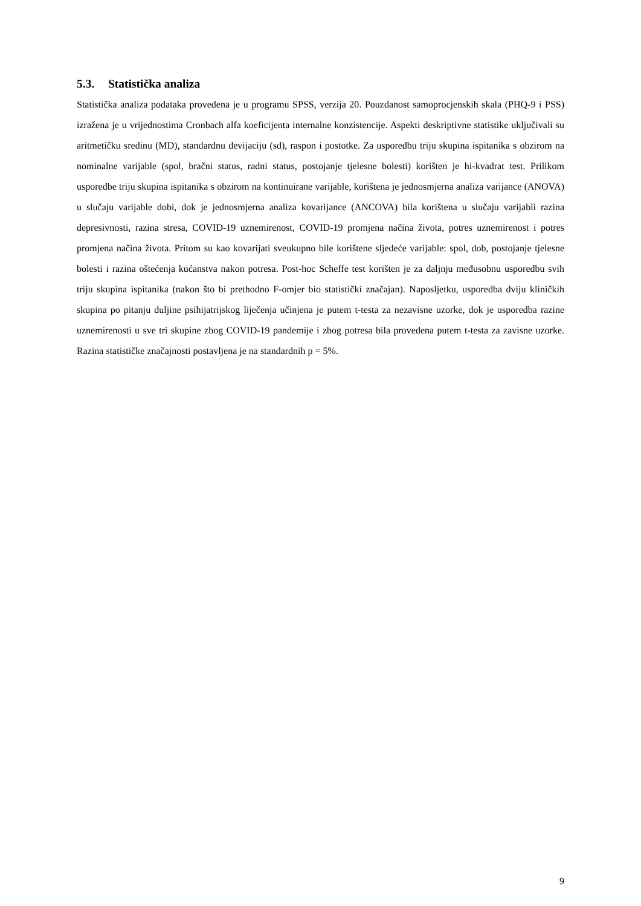5.3. Statistička analiza
Statistička analiza podataka provedena je u programu SPSS, verzija 20. Pouzdanost samoprocjenskih skala (PHQ-9 i PSS) izražena je u vrijednostima Cronbach alfa koeficijenta internalne konzistencije. Aspekti deskriptivne statistike uključivali su aritmetičku sredinu (MD), standardnu devijaciju (sd), raspon i postotke. Za usporedbu triju skupina ispitanika s obzirom na nominalne varijable (spol, bračni status, radni status, postojanje tjelesne bolesti) korišten je hi-kvadrat test. Prilikom usporedbe triju skupina ispitanika s obzirom na kontinuirane varijable, korištena je jednosmjerna analiza varijance (ANOVA) u slučaju varijable dobi, dok je jednosmjerna analiza kovarijance (ANCOVA) bila korištena u slučaju varijabli razina depresivnosti, razina stresa, COVID-19 uznemirenost, COVID-19 promjena načina života, potres uznemirenost i potres promjena načina života. Pritom su kao kovarijati sveukupno bile korištene sljedeće varijable: spol, dob, postojanje tjelesne bolesti i razina oštećenja kućanstva nakon potresa. Post-hoc Scheffe test korišten je za daljnju međusobnu usporedbu svih triju skupina ispitanika (nakon što bi prethodno F-omjer bio statistički značajan). Naposljetku, usporedba dviju kliničkih skupina po pitanju duljine psihijatrijskog liječenja učinjena je putem t-testa za nezavisne uzorke, dok je usporedba razine uznemirenosti u sve tri skupine zbog COVID-19 pandemije i zbog potresa bila provedena putem t-testa za zavisne uzorke. Razina statističke značajnosti postavljena je na standardnih p = 5%.
9